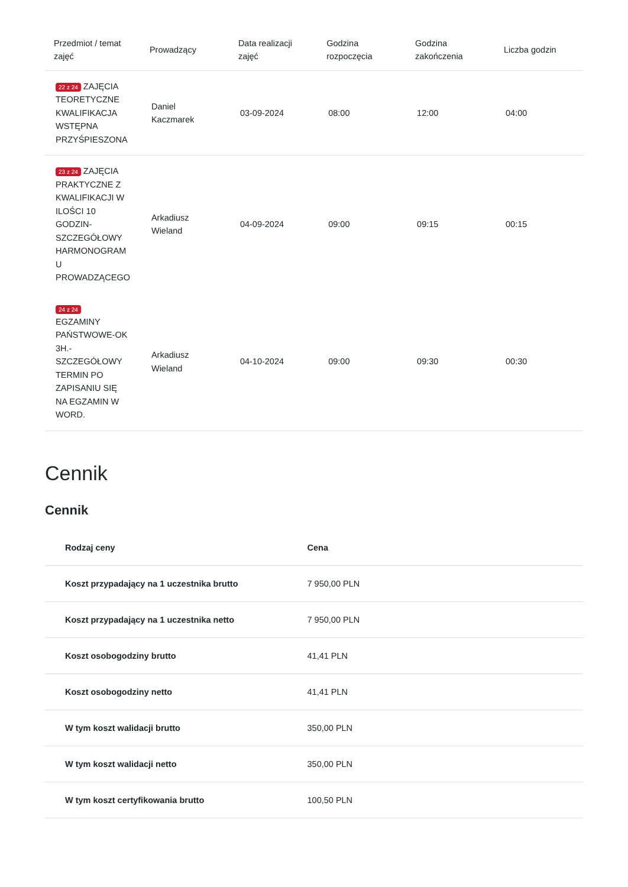| Przedmiot / temat zajęć | Prowadzący | Data realizacji zajęć | Godzina rozpoczęcia | Godzina zakończenia | Liczba godzin |
| --- | --- | --- | --- | --- | --- |
| 22 z 24 ZAJĘCIA TEORETYCZNE KWALIFIKACJA WSTĘPNA PRZYŚPIESZONA | Daniel Kaczmarek | 03-09-2024 | 08:00 | 12:00 | 04:00 |
| 23 z 24 ZAJĘCIA PRAKTYCZNE Z KWALIFIKACJI W ILOŚCI 10 GODZIN-SZCZEGÓŁOWY HARMONOGRAM U PROWADZĄCEGO | Arkadiusz Wieland | 04-09-2024 | 09:00 | 09:15 | 00:15 |
| 24 z 24 EGZAMINY PAŃSTWOWE-OK 3H.-SZCZEGÓŁOWY TERMIN PO ZAPISANIU SIĘ NA EGZAMIN W WORD. | Arkadiusz Wieland | 04-10-2024 | 09:00 | 09:30 | 00:30 |
Cennik
Cennik
| Rodzaj ceny | Cena |
| --- | --- |
| Koszt przypadający na 1 uczestnika brutto | 7 950,00 PLN |
| Koszt przypadający na 1 uczestnika netto | 7 950,00 PLN |
| Koszt osobogodziny brutto | 41,41 PLN |
| Koszt osobogodziny netto | 41,41 PLN |
| W tym koszt walidacji brutto | 350,00 PLN |
| W tym koszt walidacji netto | 350,00 PLN |
| W tym koszt certyfikowania brutto | 100,50 PLN |